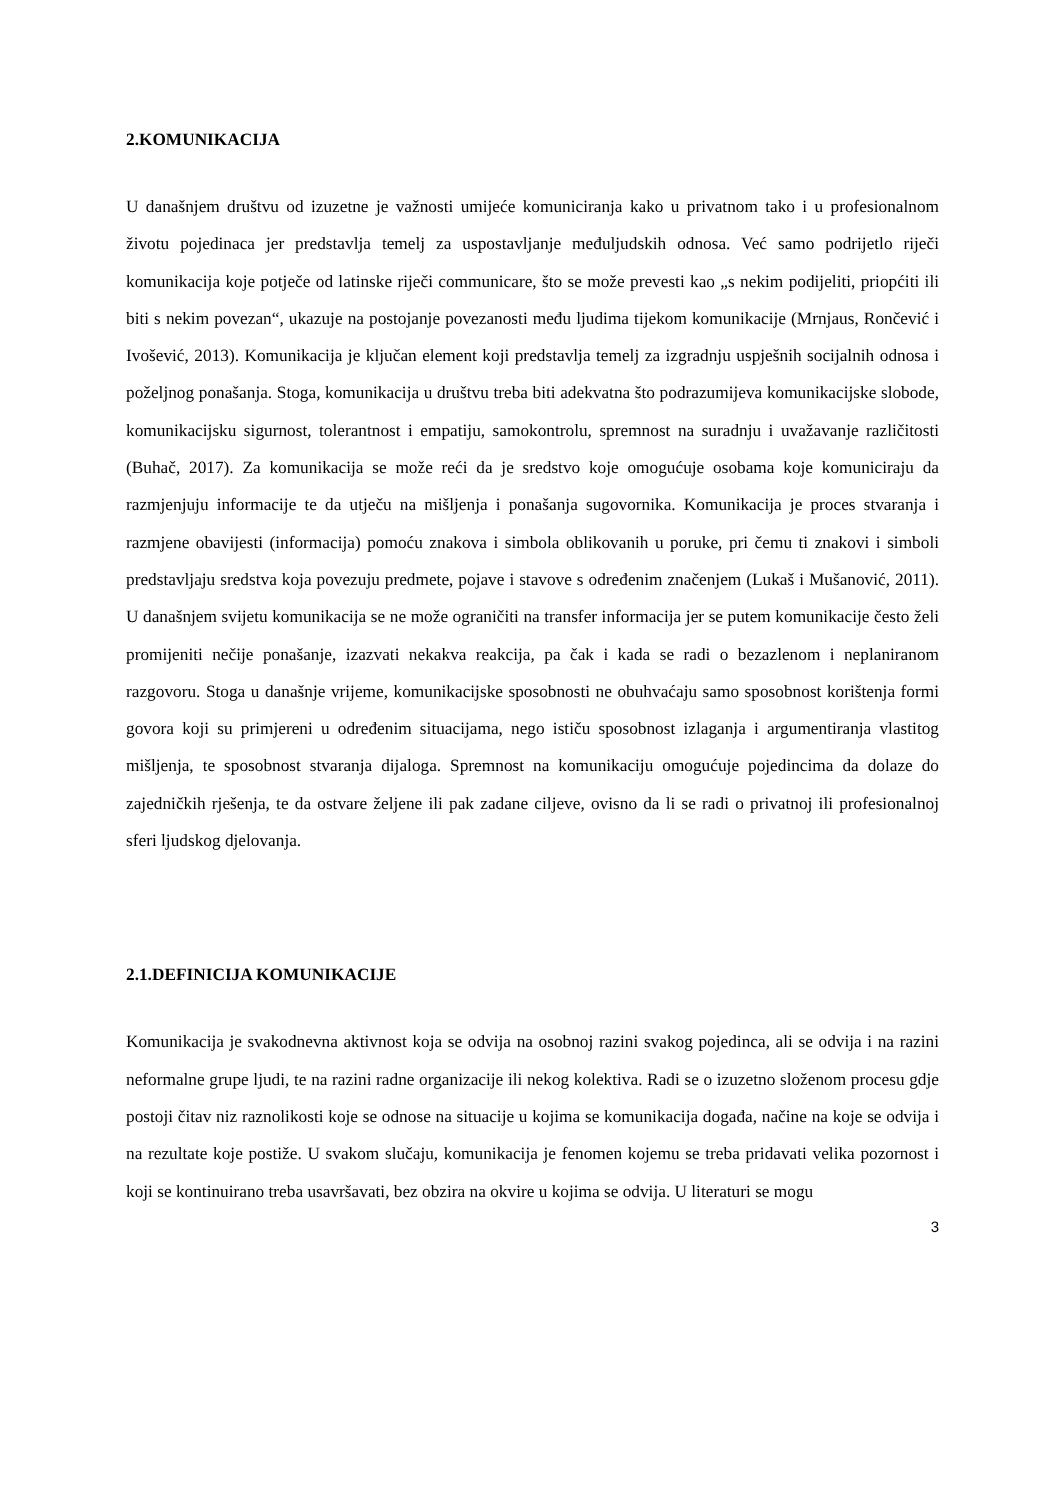2.KOMUNIKACIJA
U današnjem društvu od izuzetne je važnosti umijeće komuniciranja kako u privatnom tako i u profesionalnom životu pojedinaca jer predstavlja temelj za uspostavljanje međuljudskih odnosa. Već samo podrijetlo riječi komunikacija koje potječe od latinske riječi communicare, što se može prevesti kao „s nekim podijeliti, priopćiti ili biti s nekim povezan“, ukazuje na postojanje povezanosti među ljudima tijekom komunikacije (Mrnjaus, Rončević i Ivošević, 2013). Komunikacija je ključan element koji predstavlja temelj za izgradnju uspješnih socijalnih odnosa i poželjnog ponašanja. Stoga, komunikacija u društvu treba biti adekvatna što podrazumijeva komunikacijske slobode, komunikacijsku sigurnost, tolerantnost i empatiju, samokontrolu, spremnost na suradnju i uvažavanje različitosti (Buhač, 2017). Za komunikacija se može reći da je sredstvo koje omogućuje osobama koje komuniciraju da razmjenjuju informacije te da utječu na mišljenja i ponašanja sugovornika. Komunikacija je proces stvaranja i razmjene obavijesti (informacija) pomoću znakova i simbola oblikovanih u poruke, pri čemu ti znakovi i simboli predstavljaju sredstva koja povezuju predmete, pojave i stavove s određenim značenjem (Lukaš i Mušanović, 2011). U današnjem svijetu komunikacija se ne može ograničiti na transfer informacija jer se putem komunikacije često želi promijeniti nečije ponašanje, izazvati nekakva reakcija, pa čak i kada se radi o bezazlenom i neplaniranom razgovoru. Stoga u današnje vrijeme, komunikacijske sposobnosti ne obuhvaćaju samo sposobnost korištenja formi govora koji su primjereni u određenim situacijama, nego ističu sposobnost izlaganja i argumentiranja vlastitog mišljenja, te sposobnost stvaranja dijaloga. Spremnost na komunikaciju omogućuje pojedincima da dolaze do zajedničkih rješenja, te da ostvare željene ili pak zadane ciljeve, ovisno da li se radi o privatnoj ili profesionalnoj sferi ljudskog djelovanja.
2.1.DEFINICIJA KOMUNIKACIJE
Komunikacija je svakodnevna aktivnost koja se odvija na osobnoj razini svakog pojedinca, ali se odvija i na razini neformalne grupe ljudi, te na razini radne organizacije ili nekog kolektiva. Radi se o izuzetno složenom procesu gdje postoji čitav niz raznolikosti koje se odnose na situacije u kojima se komunikacija događa, načine na koje se odvija i na rezultate koje postiže. U svakom slučaju, komunikacija je fenomen kojemu se treba pridavati velika pozornost i koji se kontinuirano treba usavršavati, bez obzira na okvire u kojima se odvija. U literaturi se mogu
3